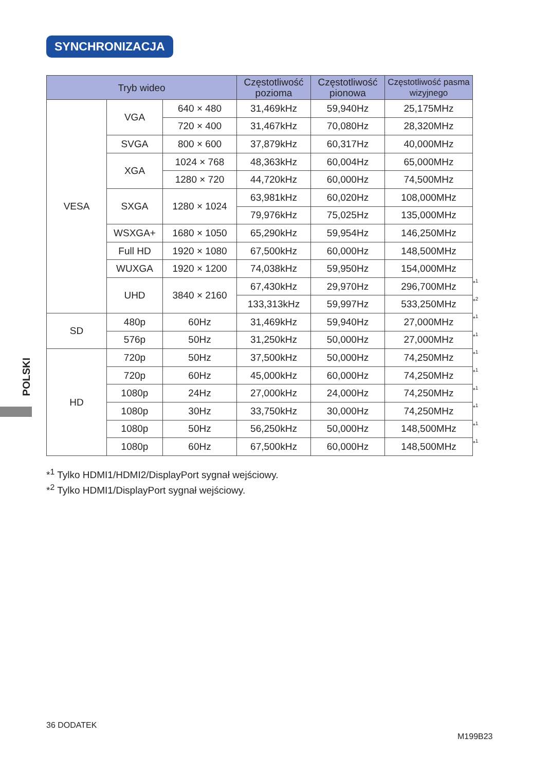SYNCHRONIZACJA
| Tryb wideo | | | Częstotliwość pozioma | Częstotliwość pionowa | Częstotliwość pasma wizyjnego |
| --- | --- | --- | --- | --- | --- |
| VESA | VGA | 640 × 480 | 31,469kHz | 59,940Hz | 25,175MHz |
| | | 720 × 400 | 31,467kHz | 70,080Hz | 28,320MHz |
| | SVGA | 800 × 600 | 37,879kHz | 60,317Hz | 40,000MHz |
| | XGA | 1024 × 768 | 48,363kHz | 60,004Hz | 65,000MHz |
| | | 1280 × 720 | 44,720kHz | 60,000Hz | 74,500MHz |
| | SXGA | 1280 × 1024 | 63,981kHz | 60,020Hz | 108,000MHz |
| | | | 79,976kHz | 75,025Hz | 135,000MHz |
| | WSXGA+ | 1680 × 1050 | 65,290kHz | 59,954Hz | 146,250MHz |
| | Full HD | 1920 × 1080 | 67,500kHz | 60,000Hz | 148,500MHz |
| | WUXGA | 1920 × 1200 | 74,038kHz | 59,950Hz | 154,000MHz |
| | UHD | 3840 × 2160 | 67,430kHz | 29,970Hz | 296,700MHz |
| | | | 133,313kHz | 59,997Hz | 533,250MHz |
| SD | 480p | 60Hz | 31,469kHz | 59,940Hz | 27,000MHz |
| | 576p | 50Hz | 31,250kHz | 50,000Hz | 27,000MHz |
| HD | 720p | 50Hz | 37,500kHz | 50,000Hz | 74,250MHz |
| | 720p | 60Hz | 45,000kHz | 60,000Hz | 74,250MHz |
| | 1080p | 24Hz | 27,000kHz | 24,000Hz | 74,250MHz |
| | 1080p | 30Hz | 33,750kHz | 30,000Hz | 74,250MHz |
| | 1080p | 50Hz | 56,250kHz | 50,000Hz | 148,500MHz |
| | 1080p | 60Hz | 67,500kHz | 60,000Hz | 148,500MHz |
*<sup>1</sup>
*<sup>2</sup>
*<sup>1</sup>
*<sup>1</sup>
*<sup>1</sup>
*<sup>1</sup>
*<sup>1</sup>
*<sup>1</sup>
*<sup>1</sup>
*<sup>1</sup>
*<sup>1</sup> Tylko HDMI1/HDMI2/DisplayPort sygnał wejściowy.
*<sup>2</sup> Tylko HDMI1/DisplayPort sygnał wejściowy.
POLSKI
36 DODATEK
M199B23